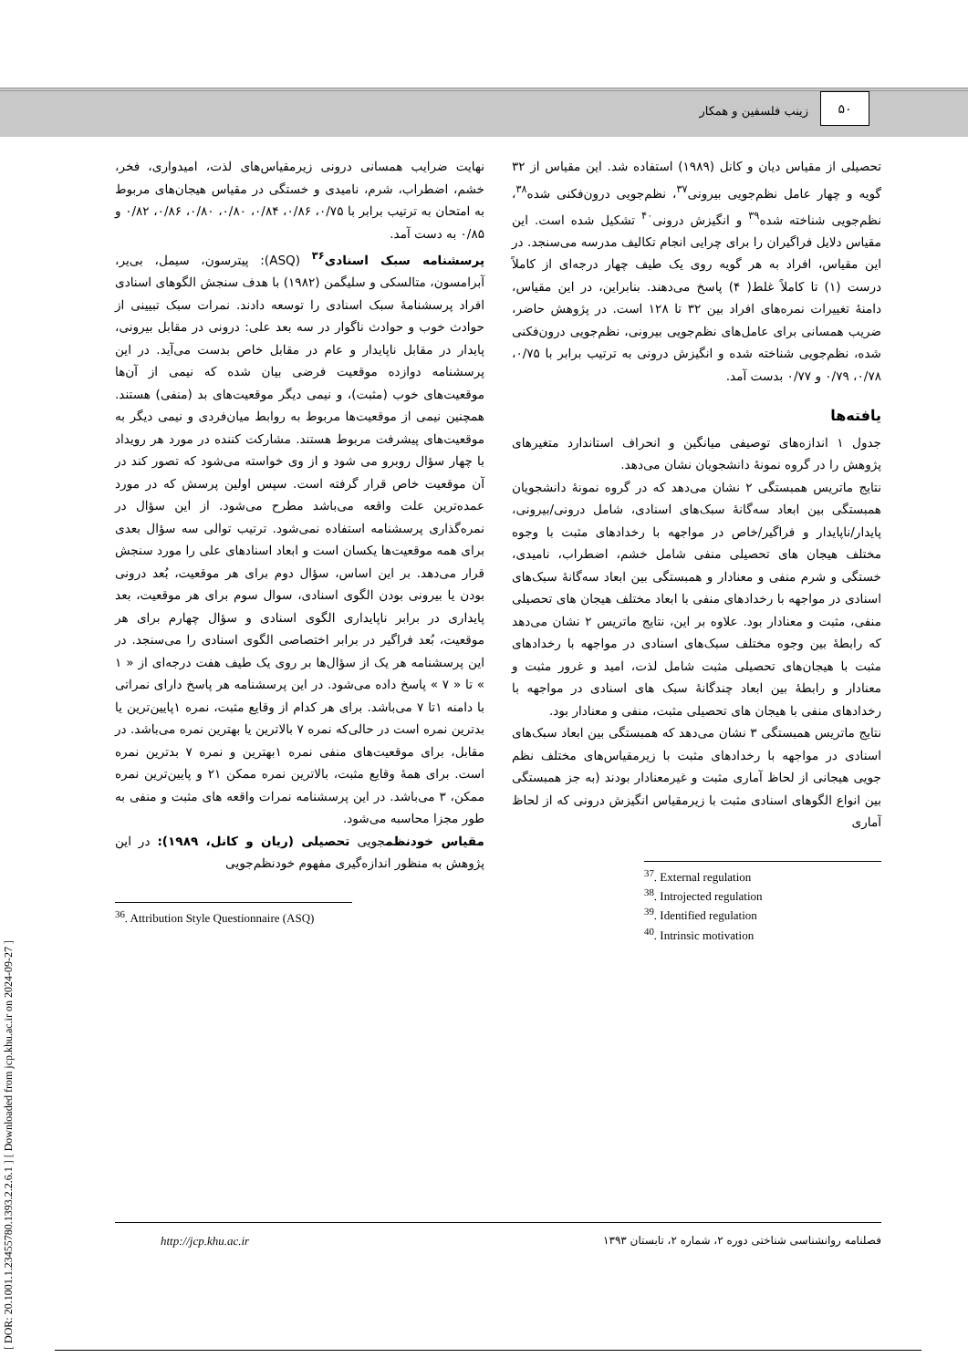۵۰
زینب فلسفین و همکار
[ DOR: 20.1001.1.23455780.1393.2.2.6.1 ] [ Downloaded from jcp.khu.ac.ir on 2024-09-27 ]
نهایت ضرایب همسانی درونی زیرمقیاس‌های لذت، امیدواری، فخر، خشم، اضطراب، شرم، نامیدی و خستگی در مقیاس هیجان‌های مربوط به امتحان به ترتیب برابر با ۰/۷۵، ۰/۸۶، ۰/۸۴، ۰/۸۰، ۰/۸۰، ۰/۸۶، ۰/۸۲ و ۰/۸۵ به دست آمد.
پرسشنامه سبک اسنادی<sup>۳۶</sup> (ASQ): پیترسون، سیمل، بی‌یر، آبرامسون، متالسکی و سلیگمن (۱۹۸۲) با هدف سنجش الگوهای اسنادی افراد پرسشنامهٔ سبک اسنادی را توسعه دادند. نمرات سبک تبیینی از حوادث خوب و حوادث ناگوار در سه بعد علی: درونی در مقابل بیرونی، پایدار در مقابل ناپایدار و عام در مقابل خاص بدست می‌آید. در این پرسشنامه دوازده موقعیت فرضی بیان شده که نیمی از آن‌ها موقعیت‌های خوب (مثبت)، و نیمی دیگر موقعیت‌های بد (منفی) هستند. همچنین نیمی از موقعیت‌ها مربوط به روابط میان‌فردی و نیمی دیگر به موقعیت‌های پیشرفت مربوط هستند. مشارکت کننده در مورد هر رویداد با چهار سؤال روبرو می شود و از وی خواسته می‌شود که تصور کند در آن موقعیت خاص قرار گرفته است. سپس اولین پرسش که در مورد عمده‌ترین علت واقعه می‌باشد مطرح می‌شود. از این سؤال در نمره‌گذاری پرسشنامه استفاده نمی‌شود. ترتیب توالی سه سؤال بعدی برای همه موقعیت‌ها یکسان است و ابعاد اسنادهای علی را مورد سنجش قرار می‌دهد. بر این اساس، سؤال دوم برای هر موقعیت، بُعد درونی بودن یا بیرونی بودن الگوی اسنادی، سوال سوم برای هر موقعیت، بعد پایداری در برابر ناپایداری الگوی اسنادی و سؤال چهارم برای هر موقعیت، بُعد فراگیر در برابر اختصاصی الگوی اسنادی را می‌سنجد. در این پرسشنامه هر یک از سؤال‌ها بر روی یک طیف هفت درجه‌ای از « ۱ » تا « ۷ » پاسخ داده می‌شود. در این پرسشنامه هر پاسخ دارای نمراتی با دامنه ۱تا ۷ می‌باشد. برای هر کدام از وقایع مثبت، نمره ۱پایین‌ترین یا بدترین نمره است در حالی‌که نمره ۷ بالاترین یا بهترین نمره می‌باشد. در مقابل، برای موقعیت‌های منفی نمره ۱بهترین و نمره ۷ بدترین نمره است. برای همهٔ وقایع مثبت، بالاترین نمره ممکن ۲۱ و پایین‌ترین نمره ممکن، ۳ می‌باشد. در این پرسشنامه نمرات واقعه های مثبت و منفی به طور مجزا محاسبه می‌شود.
مقیاس خودنظمجویی تحصیلی (ریان و کانل، ۱۹۸۹): در این پژوهش به منظور اندازه‌گیری مفهوم خودنظم‌جویی
<sup>36</sup>. Attribution Style Questionnaire (ASQ)
تحصیلی از مقیاس دیان و کانل (۱۹۸۹) استفاده شد. این مقیاس از ۳۲ گویه و چهار عامل نظم‌جویی بیرونی<sup>۳۷</sup>، نظم‌جویی درون‌فکنی شده<sup>۳۸</sup>، نظم‌جویی شناخته شده<sup>۳۹</sup> و انگیزش درونی<sup>۴۰</sup> تشکیل شده است. این مقیاس دلایل فراگیران را برای چرایی انجام تکالیف مدرسه می‌سنجد. در این مقیاس، افراد به هر گویه روی یک طیف چهار درجه‌ای از کاملاً درست (۱) تا کاملاً غلط( ۴) پاسخ می‌دهند. بنابراین، در این مقیاس، دامنهٔ تغییرات نمره‌های افراد بین ۳۲ تا ۱۲۸ است. در پژوهش حاضر، ضریب همسانی برای عامل‌های نظم‌جویی بیرونی، نظم‌جویی درون‌فکنی شده، نظم‌جویی شناخته شده و انگیزش درونی به ترتیب برابر با ۰/۷۵، ۰/۷۸، ۰/۷۹ و ۰/۷۷ بدست آمد.
یافته‌ها
جدول ۱ اندازه‌های توصیفی میانگین و انحراف استاندارد متغیرهای پژوهش را در گروه نمونهٔ دانشجویان نشان می‌دهد.
نتایج ماتریس همبستگی ۲ نشان می‌دهد که در گروه نمونهٔ دانشجویان همبستگی بین ابعاد سه‌گانهٔ سبک‌های اسنادی، شامل درونی/بیرونی، پایدار/ناپایدار و فراگیر/خاص در مواجهه با رخدادهای مثبت با وجوه مختلف هیجان های تحصیلی منفی شامل خشم، اضطراب، نامیدی، خستگی و شرم منفی و معنادار و همبستگی بین ابعاد سه‌گانهٔ سبک‌های اسنادی در مواجهه با رخدادهای منفی با ابعاد مختلف هیجان های تحصیلی منفی، مثبت و معنادار بود. علاوه بر این، نتایج ماتریس ۲ نشان می‌دهد که رابطهٔ بین وجوه مختلف سبک‌های اسنادی در مواجهه با رخدادهای مثبت با هیجان‌های تحصیلی مثبت شامل لذت، امید و غرور مثبت و معنادار و رابطهٔ بین ابعاد چندگانهٔ سبک های اسنادی در مواجهه با رخدادهای منفی با هیجان های تحصیلی مثبت، منفی و معنادار بود.
نتایج ماتریس همبستگی ۳ نشان می‌دهد که همبستگی بین ابعاد سبک‌های اسنادی در مواجهه با رخدادهای مثبت با زیرمقیاس‌های مختلف نظم جویی هیجانی از لحاظ آماری مثبت و غیرمعنادار بودند (به جز همبستگی بین انواع الگوهای اسنادی مثبت با زیرمقیاس انگیزش درونی که از لحاظ آماری
<sup>37</sup>. External regulation
<sup>38</sup>. Introjected regulation
<sup>39</sup>. Identified regulation
<sup>40</sup>. Intrinsic motivation
http://jcp.khu.ac.ir فصلنامه روانشناسی شناختی دوره ۲، شماره ۲، تابستان ۱۳۹۳